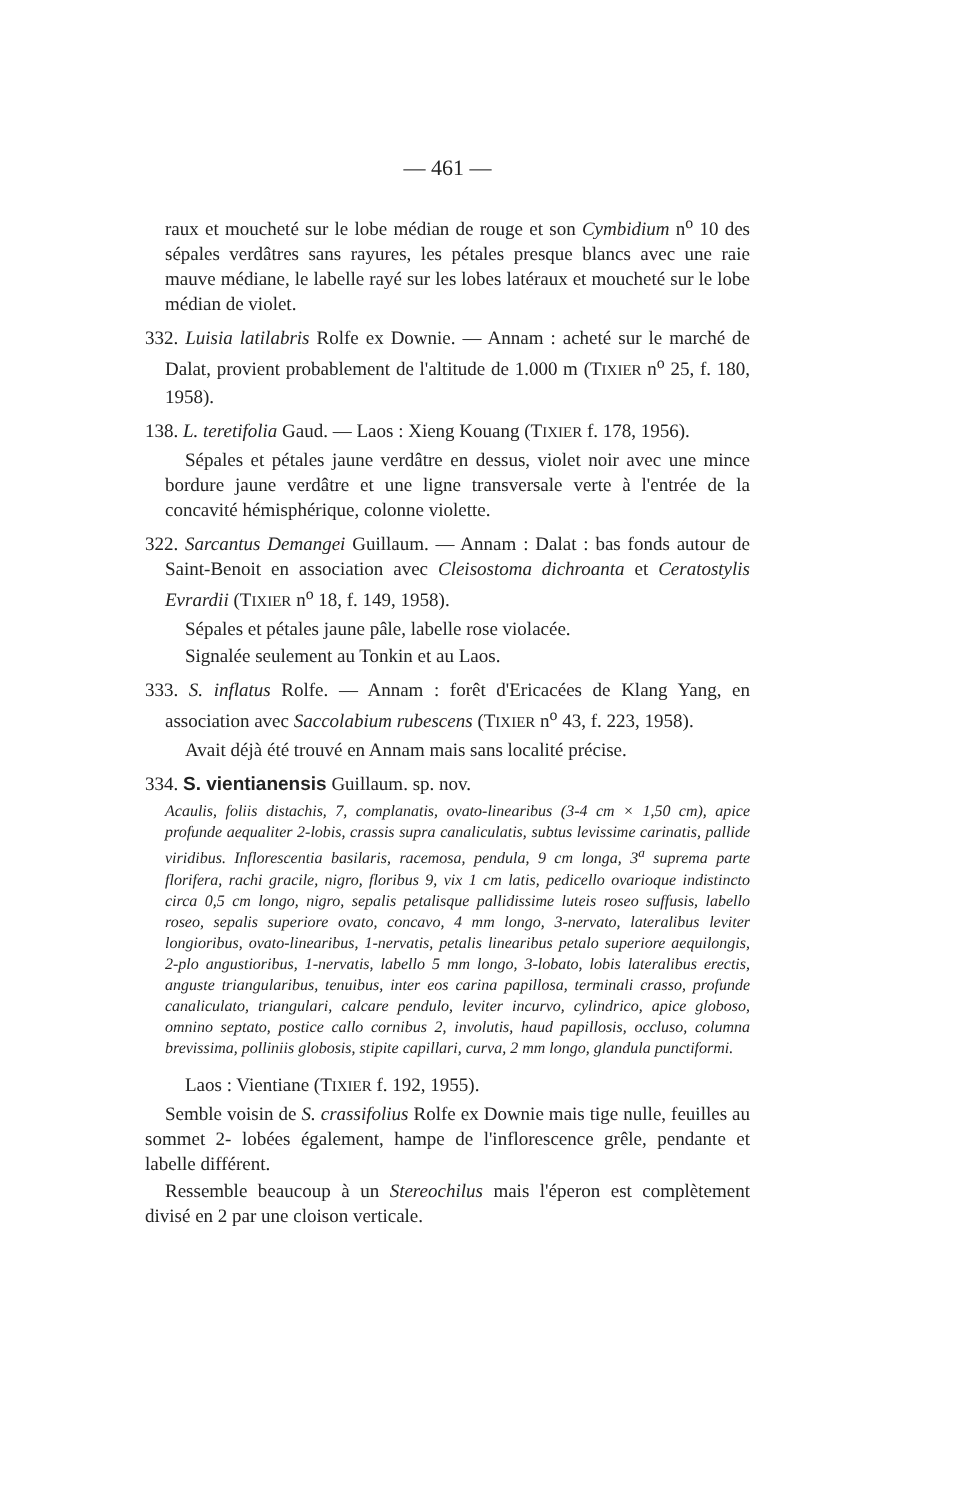— 461 —
raux et moucheté sur le lobe médian de rouge et son Cymbidium n<sup>o</sup> 10 des sépales verdâtres sans rayures, les pétales presque blancs avec une raie mauve médiane, le labelle rayé sur les lobes latéraux et moucheté sur le lobe médian de violet.
332. Luisia latilabris Rolfe ex Downie. — Annam : acheté sur le marché de Dalat, provient probablement de l'altitude de 1.000 m (TIXIER n<sup>o</sup> 25, f. 180, 1958).
138. L. teretifolia Gaud. — Laos : Xieng Kouang (TIXIER f. 178, 1956).
Sépales et pétales jaune verdâtre en dessus, violet noir avec une mince bordure jaune verdâtre et une ligne transversale verte à l'entrée de la concavité hémisphérique, colonne violette.
322. Sarcantus Demangei Guillaum. — Annam : Dalat : bas fonds autour de Saint-Benoit en association avec Cleisostoma dichroanta et Ceratostylis Evrardii (TIXIER n<sup>o</sup> 18, f. 149, 1958).
Sépales et pétales jaune pâle, labelle rose violacée.
Signalée seulement au Tonkin et au Laos.
333. S. inflatus Rolfe. — Annam : forêt d'Ericacées de Klang Yang, en association avec Saccolabium rubescens (TIXIER n<sup>o</sup> 43, f. 223, 1958).
Avait déjà été trouvé en Annam mais sans localité précise.
334. S. vientianensis Guillaum. sp. nov.
Acaulis, foliis distachis, 7, complanatis, ovato-linearibus (3-4 cm × 1,50 cm), apice profunde aequaliter 2-lobis, crassis supra canaliculatis, subtus levissime carinatis, pallide viridibus. Inflorescentia basilaris, racemosa, pendula, 9 cm longa, 3<sup>a</sup> suprema parte florifera, rachi gracile, nigro, floribus 9, vix 1 cm latis, pedicello ovarioque indistincto circa 0,5 cm longo, nigro, sepalis petalisque pallidissime luteis roseo suffusis, labello roseo, sepalis superiore ovato, concavo, 4 mm longo, 3-nervato, lateralibus leviter longioribus, ovato-linearibus, 1-nervatis, petalis linearibus petalo superiore aequilongis, 2-plo angustioribus, 1-nervatis, labello 5 mm longo, 3-lobato, lobis lateralibus erectis, anguste triangularibus, tenuibus, inter eos carina papillosa, terminali crasso, profunde canaliculato, triangulari, calcare pendulo, leviter incurvo, cylindrico, apice globoso, omnino septato, postice callo cornibus 2, involutis, haud papillosis, occluso, columna brevissima, polliniis globosis, stipite capillari, curva, 2 mm longo, glandula punctiformi.
Laos : Vientiane (TIXIER f. 192, 1955).
Semble voisin de S. crassifolius Rolfe ex Downie mais tige nulle, feuilles au sommet 2- lobées également, hampe de l'inflorescence grêle, pendante et labelle différent.
Ressemble beaucoup à un Stereochilus mais l'éperon est complètement divisé en 2 par une cloison verticale.